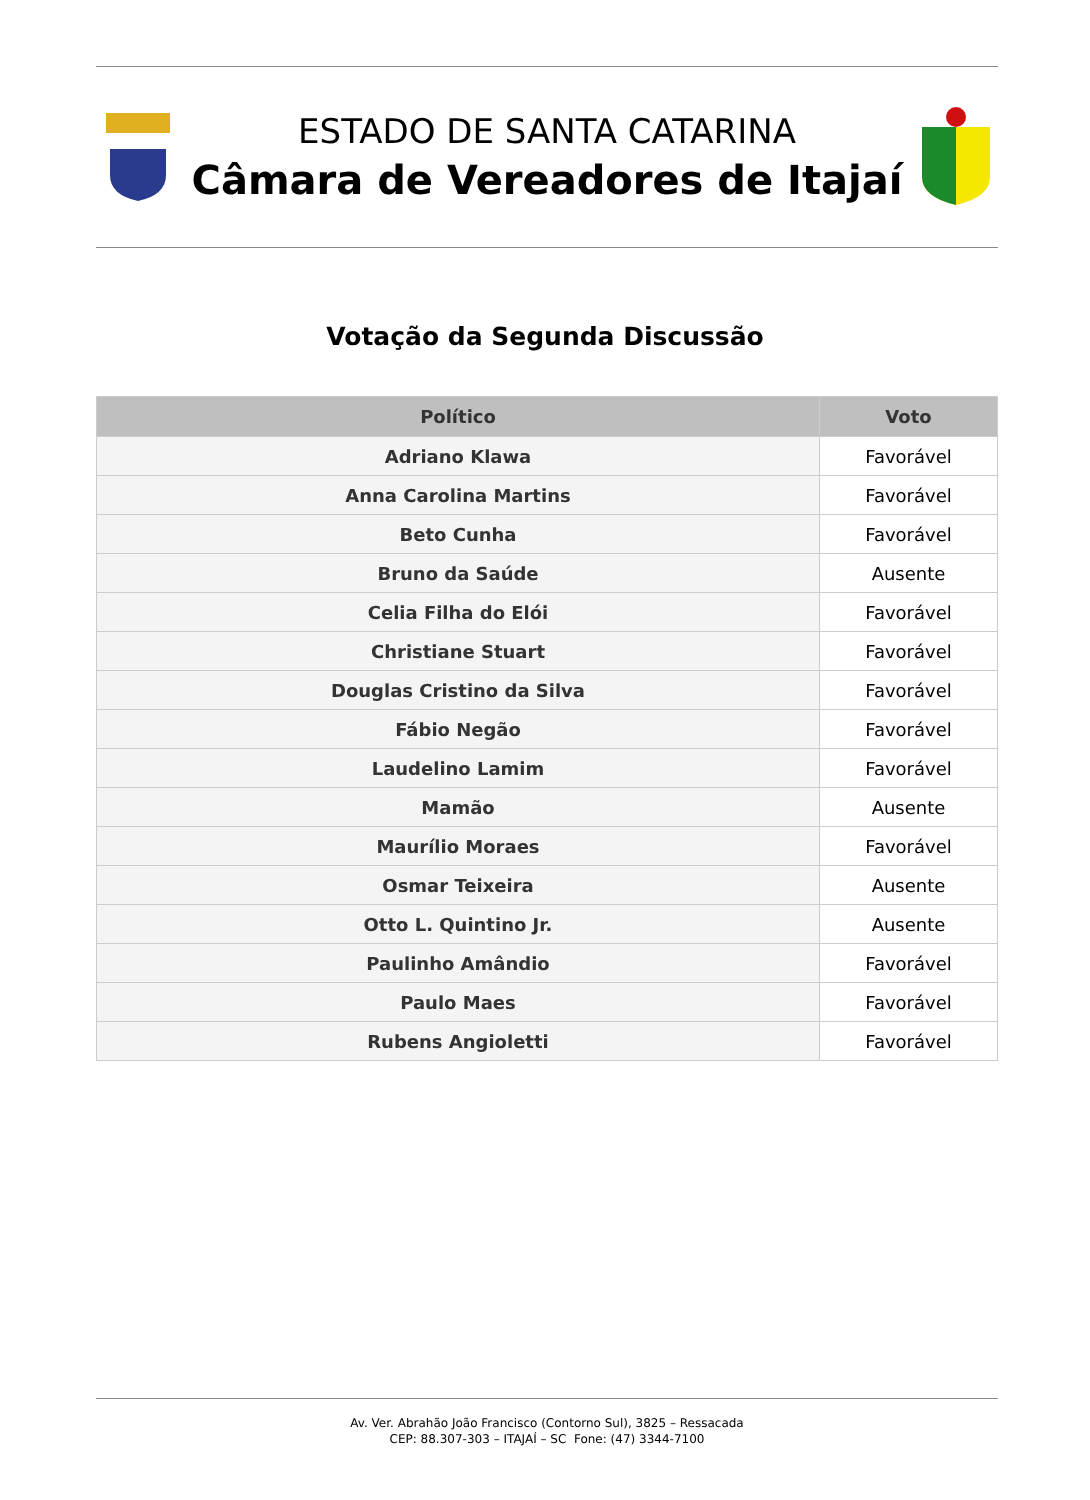ESTADO DE SANTA CATARINA
Câmara de Vereadores de Itajaí
Votação da Segunda Discussão
| Político | Voto |
| --- | --- |
| Adriano Klawa | Favorável |
| Anna Carolina Martins | Favorável |
| Beto Cunha | Favorável |
| Bruno da Saúde | Ausente |
| Celia Filha do Elói | Favorável |
| Christiane Stuart | Favorável |
| Douglas Cristino da Silva | Favorável |
| Fábio Negão | Favorável |
| Laudelino Lamim | Favorável |
| Mamão | Ausente |
| Maurílio Moraes | Favorável |
| Osmar Teixeira | Ausente |
| Otto L. Quintino Jr. | Ausente |
| Paulinho Amândio | Favorável |
| Paulo Maes | Favorável |
| Rubens Angioletti | Favorável |
Av. Ver. Abrahão João Francisco (Contorno Sul), 3825 – Ressacada
CEP: 88.307-303 – ITAJAÍ – SC Fone: (47) 3344-7100